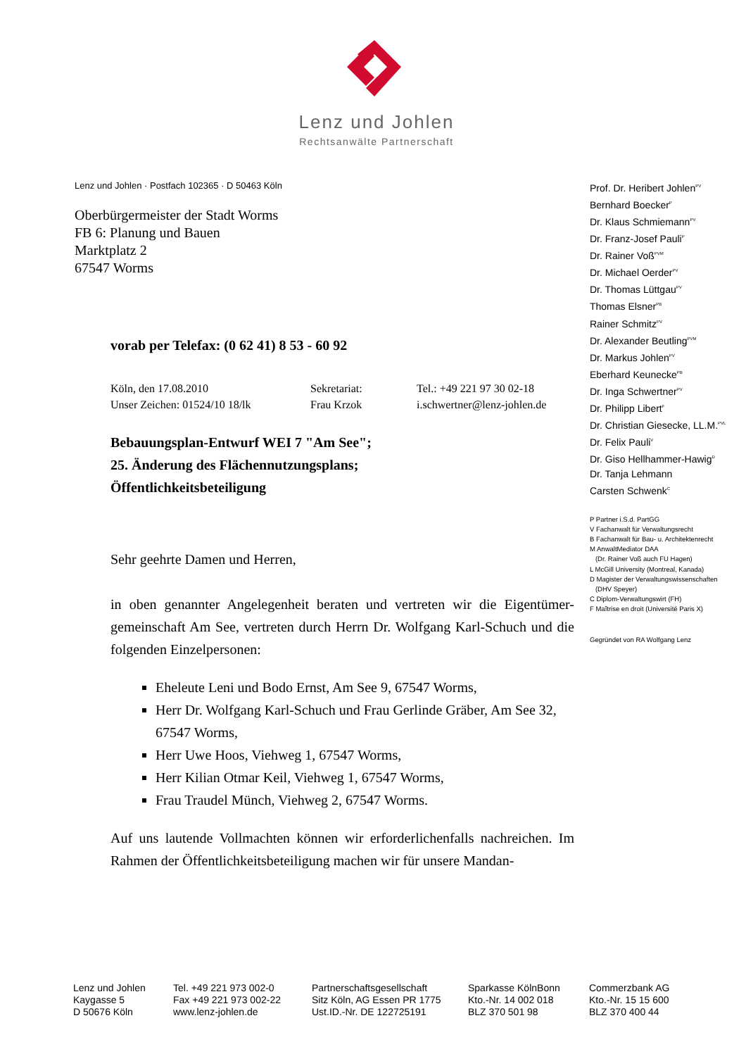Lenz und Johlen
Rechtsanwälte Partnerschaft
Lenz und Johlen · Postfach 102365 · D 50463 Köln
Oberbürgermeister der Stadt Worms
FB 6: Planung und Bauen
Marktplatz 2
67547 Worms
vorab per Telefax: (0 62 41) 8 53 - 60 92
Köln, den 17.08.2010
Unser Zeichen: 01524/10 18/lk
Sekretariat:
Frau Krzok
Tel.: +49 221 97 30 02-18
i.schwertner@lenz-johlen.de
Bebauungsplan-Entwurf WEI 7 "Am See";
25. Änderung des Flächennutzungsplans;
Öffentlichkeitsbeteiligung
Sehr geehrte Damen und Herren,
in oben genannter Angelegenheit beraten und vertreten wir die Eigentümer-gemeinschaft Am See, vertreten durch Herrn Dr. Wolfgang Karl-Schuch und die folgenden Einzelpersonen:
Eheleute Leni und Bodo Ernst, Am See 9, 67547 Worms,
Herr Dr. Wolfgang Karl-Schuch und Frau Gerlinde Gräber, Am See 32, 67547 Worms,
Herr Uwe Hoos, Viehweg 1, 67547 Worms,
Herr Kilian Otmar Keil, Viehweg 1, 67547 Worms,
Frau Traudel Münch, Viehweg 2, 67547 Worms.
Auf uns lautende Vollmachten können wir erforderlichenfalls nachreichen. Im Rahmen der Öffentlichkeitsbeteiligung machen wir für unsere Mandan-
Prof. Dr. Heribert Johlen<sup>PV</sup>
Bernhard Boecker<sup>P</sup>
Dr. Klaus Schmiemann<sup>PV</sup>
Dr. Franz-Josef Pauli<sup>P</sup>
Dr. Rainer Voß<sup>PVM</sup>
Dr. Michael Oerder<sup>PV</sup>
Dr. Thomas Lüttgau<sup>PV</sup>
Thomas Elsner<sup>PB</sup>
Rainer Schmitz<sup>PV</sup>
Dr. Alexander Beutling<sup>PVM</sup>
Dr. Markus Johlen<sup>PV</sup>
Eberhard Keunecke<sup>PB</sup>
Dr. Inga Schwertner<sup>PV</sup>
Dr. Philipp Libert<sup>F</sup>
Dr. Christian Giesecke, LL.M.<sup>PVL</sup>
Dr. Felix Pauli<sup>V</sup>
Dr. Giso Hellhammer-Hawig<sup>D</sup>
Dr. Tanja Lehmann
Carsten Schwenk<sup>C</sup>
P Partner i.S.d. PartGG
V Fachanwalt für Verwaltungsrecht
B Fachanwalt für Bau- u. Architektenrecht
M AnwaltMediator DAA
(Dr. Rainer Voß auch FU Hagen)
L McGill University (Montreal, Kanada)
D Magister der Verwaltungswissenschaften
(DHV Speyer)
C Diplom-Verwaltungswirt (FH)
F Maîtrise en droit (Université Paris X)
Gegründet von RA Wolfgang Lenz
Lenz und Johlen
Kaygasse 5
D 50676 Köln
Tel. +49 221 973 002-0
Fax +49 221 973 002-22
www.lenz-johlen.de
Partnerschaftsgesellschaft
Sitz Köln, AG Essen PR 1775
Ust.ID.-Nr. DE 122725191
Sparkasse KölnBonn
Kto.-Nr. 14 002 018
BLZ 370 501 98
Commerzbank AG
Kto.-Nr. 15 15 600
BLZ 370 400 44